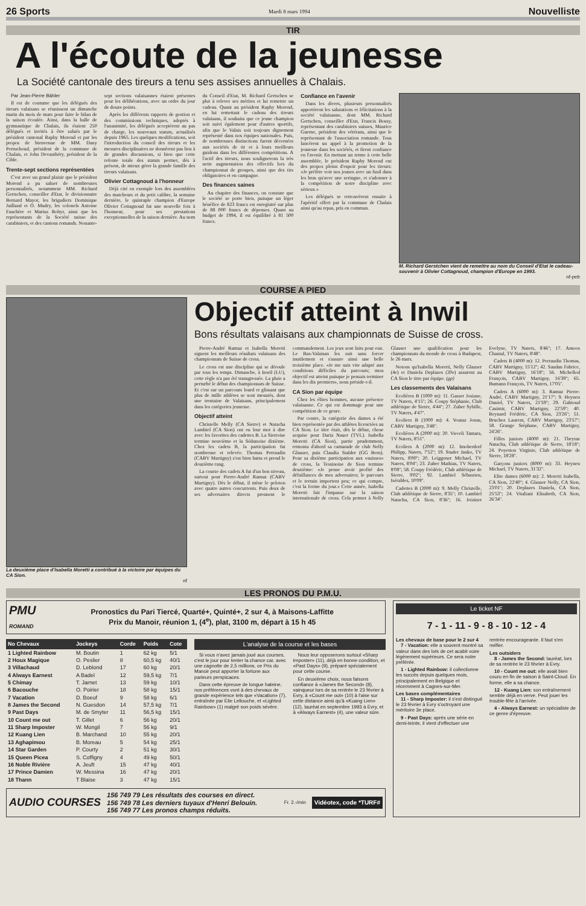26 Sports Mardi 8 mars 1994 Nouvelliste
TIR
A l'écoute de la jeunesse
La Société cantonale des tireurs a tenu ses assises annuelles à Chalais.
Par Jean-Pierre Bähler
Il est de coutume que les délégués des tireurs valaisans se réunissent un dimanche matin du mois de mars pour faire le bilan de la saison écoulée. Ainsi, dans la halle de gymnastique de Chalais, ils étaient 250 délégués et invités à être salués par le président cantonal Raphy Morend et par les propos de bienvenue de MM. Dany Perruchoud, président de la commune de Chalais, et John Devanthéry, président de la Cible.
Trente-sept sections représentées
C'est avec un grand plaisir que le président Morend a pu saluer de nombreuses personnalités, notamment MM. Richard Gertschen, conseiller d'Etat, le divisionnaire Bernard Mayor, les brigadiers Dominique Juilland et O. Mudry, les colonels Antoine Fauchère et Marius Robyr, ainsi que les représentants de la Société suisse des carabiniers, et des cantons romands. Nonante-sept sections valaisannes étaient présentes pour les délibérations, avec un ordre du jour de douze points.
Après les différents rapports de gestion et des commissions techniques, adoptés à l'unanimité, les délégués acceptèrent au pas de charge, les nouveaux statuts, actualisés depuis 1965. Les quelques modifications, soit l'introduction du conseil des tireurs et les mesures disciplinaires ne donnèrent pas lieu à de grandes discussions, si bien que cette refonte totale des statuts permet, dès à présent, de mieux gérer la grande famille des tireurs valaisans.
Olivier Cottagnoud à l'honneur
Déjà cité en exemple lors des assemblées des matcheurs et du petit calibre, la semaine dernière, le quintuple champion d'Europe Olivier Cottagnoud fut une nouvelle fois à l'honneur, pour ses prestations exceptionnelles de la saison dernière. Au nom du Conseil d'Etat, M. Richard Gertschen se plut à relever ses mérites et lui remettre un cadeau. Quant au président Raphy Morend, en lui remettant le cadeau des tireurs valaisans, il souhaita que ce jeune champion soit suivi également pour d'autres sportifs, afin que le Valais soit toujours dignement représenté dans nos équipes nationales. Puis, de nombreuses distinctions furent décernées aux sociétés de tir et à leurs meilleurs guidons dans les différentes compétitions. A l'actif des tireurs, nous soulignerons la très nette augmentation des effectifs lors du championnat de groupes, ainsi que des tirs obligatoires et en campagne.
Des finances saines
Au chapitre des finances, on constate que le société se porte bien, puisque un léger bénéfice de 823 francs est enregistré sur plus de 88 000 francs de dépenses. Quant au budget de 1994, il est équilibré à 81 500 francs.
Confiance en l'avenir
Dans les divers, plusieurs personnalités apportèrent les salutations et félicitations à la société valaisanne, dont MM. Richard Gertschen, conseiller d'Etat, Francis Bossy, représentant des carabiniers suisses, Maurice Guerne, président des vétérans, ainsi que le représentant de l'association romande. Tous lancèrent un appel à la promotion de la jeunesse dans les sociétés, et firent confiance en l'avenir. En mettant un terme à cette belle assemblée, le président Raphy Morend eut des propos pleins d'espoir pour les tireurs: «Je préfère voir nos jeunes avec un fusil dans les bras qu'avec une seringue, et s'adonner à la compétition de notre discipline avec sérieux.»
Les délégués se retrouvèrent ensuite à l'apéritif offert par la commune de Chalais ainsi qu'au repas, pris en commun.
M. Richard Gerstchen vient de remettre au nom du Conseil d'Etat le cadeau-souvenir à Olivier Cottagnoud, champion d'Europe en 1993.
nf-peb
COURSE A PIED
La deuxième place d'Isabella Moretti a contribué à la victoire par équipes du CA Sion.
nf
Objectif atteint à Inwil
Bons résultats valaisans aux championnats de Suisse de cross.
Pierre-André Ramuz et Isabella Moretti signent les meilleurs résultats valaisans des championnats de Suisse de cross.
Le cross est une discipline qui se déroule par tous les temps. Dimanche, à Inwil (LU), cette règle n'a pas été transgressée. La pluie a perturbé le début des championnats de Suisse. Et c'est sur un parcours lourd et glissant que plus de mille athlètes se sont mesurés, dont une trentaine de Valaisans, principalement dans les catégories jeunesse.
Objectif atteint
Christelle Melly (CA Sierre) et Natacha Lambiel (CA Sion) ont eu leur mot à dire avec les favorites des cadettes B. La Sierroise termine neuvième et la Sédunoise dixième. Chez les cadets B, la participation fut nombreuse et relevée. Thomas Perraudin (CABV Martigny) s'est bien battu et prend le douzième rang.
La course des cadets A fut d'un bon niveau, surtout pour Pierre-André Ramuz (CABV Martigny). Dès le début, il mène le peloton avec quatre autres concurrents. Puis deux de ses adversaires directs prennent le commandement. Les jeux sont faits pour eux. Le Bas-Valaisan les suit sans forcer inutilement et s'assure ainsi une belle troisième place. «Je me suis vite adapté aux conditions difficiles du parcours; mon objectif est atteint puisque je pensais terminer dans les dix premiers», nous préside-t-il.
CA Sion par équipe
Chez les élites hommes, aucune présence valaisanne. Ce qui est dommage pour une compétition de ce genre.
Par contre, la catégorie des dames a été bien représentée par des athlètes licenciées au CA Sion. Le titre était, dès le début, chose acquise pour Daria Nauer (TVL). Isabella Moretti (CA Sion), partie prudemment, remonta d'abord sa camarade de club Nelly Glauser, puis Claudia Stalder (GG Bern). Pour sa dixième participation aux «suisses» de cross, la Tessinoise de Sion termine deuxième: «Je pense avoir profité des défaillances de mes adversaires; le parcours et le terrain importent peu; ce qui compte, c'est la forme du jour.» Cette année, Isabella Moretti fait l'impasse sur la saison internationale de cross. Cela permet à Nelly Glauser une qualification pour les championnats du monde de cross à Budapest, le 26 mars.
Notons qu'Isabella Moretti, Nelly Glauser (4e) et Daniela Deplazes (20e) assurent au CA Sion le titre par équipe. (gp)
Les classements des Valaisans
Ecolières B (1000 m): 11. Gasser Josiane, TV Naters, 4'15''; 26. Coupy Stéphanie, Club athlétique de Sierre, 4'44''; 27. Zuber Sybille, TV Naters, 4'47''.
Ecoliers B (1000 m): 4. Voutaz Jonas, CABV Martigny, 3'48''.
Ecolières A (2000 m): 20. Vieceli Tamara, TV Naters, 8'51''.
Ecoliers A (2000 m): 12. Imoberdorf Philipp, Naters, 7'52''; 19. Studer Janko, TV Naters, 8'00''; 20. Leiggener Michael, TV Naters, 8'04''; 23. Zuber Mathias, TV Naters, 8'08''; 58. Coupy Frédéric, Club athlétique de Sierre, 9'02''; 92. Lambiel Sébastien, Isérables, 10'09''.
Cadettes B (2000 m): 9. Melly Christelle, Club athlétique de Sierre, 8'35''; 10. Lambiel Natacha, CA Sion, 8'36''; 16. Jeiziner Evelyne, TV Naters, 8'46''; 17. Amoos Chantal, TV Naters, 8'48''.
Cadets B (4000 m): 12. Perraudin Thomas, CABV Martigny, 15'12''; 42. Saudan Fabrice, CABV Martigny, 16'18''; 56. Michellod François, CABV Martigny, 16'39''; 65. Bumann François, TV Naters, 17'05''.
Cadets A (6000 m): 3. Ramuz Pierre-André, CABV Martigny, 21'17''; 9. Heynen Daniel, TV Naters, 21'59''; 29. Gabioud Casimir, CABV Martigny, 22'59''; 40. Reynard Frédéric, CA Sion, 23'26''; 51. Bruchez Laurent, CABV Martigny, 23'57''; 58. Grange Stéphane, CABV Martigny, 24'26''.
Filles juniors (4000 m): 21. Theytaz Natacha, Club athlétique de Sierre, 18'18''; 24. Poyetton Virginie, Club athlétique de Sierre, 18'28''.
Garçons juniors (8000 m): 33. Heynen Michael, TV Naters, 31'32''.
Elite dames (6000 m): 2. Moretti Isabella, CA Sion, 22'40''; 4. Glauser Nelly, CA Sion, 23'01''; 20. Deplazes Daniela, CA Sion, 25'53''; 24. Vitaliani Elisabeth, CA Sion, 26'34''.
LES PRONOS DU P.M.U.
PMU
ROMAND Pronostics du Pari Tiercé, Quarté+, Quinté+, 2 sur 4, à Maisons-Laffitte
Prix du Manoir, réunion 1, (4<sup>e</sup>), plat, 3100 m, départ à 15 h 45
| No Chevaux | Jockeys | Corde | Poids | Cote |
| --- | --- | --- | --- | --- |
| 1 Lighted Rainbow | M. Boutin | 1 | 62 kg | 5/1 |
| 2 Houx Magique | O. Peslier | 8 | 60,5 kg | 40/1 |
| 3 Villachaud | D. Leblond | 17 | 60 kg | 20/1 |
| 4 Always Earnest | A Badel | 12 | 59,5 kg | 7/1 |
| 5 Chimay | T. Jarnet | 13 | 59 kg | 10/1 |
| 6 Bacouche | O. Poirier | 18 | 58 kg | 15/1 |
| 7 Vacation | D. Boeuf | 9 | 58 kg | 6/1 |
| 8 James the Second | N. Guesdon | 14 | 57,5 kg | 7/1 |
| 9 Past Days | M. de Smyter | 11 | 56,5 kg | 15/1 |
| 10 Count me out | T. Gillet | 6 | 56 kg | 20/1 |
| 11 Sharp Imposter | W. Mongil | 7 | 56 kg | 9/1 |
| 12 Kuang Lien | B. Marchand | 10 | 55 kg | 20/1 |
| 13 Aghapimou | B. Moreau | 5 | 54 kg | 25/1 |
| 14 Star Garden | P. Courty | 2 | 51 kg | 30/1 |
| 15 Queen Picea | S. Coffigny | 4 | 49 kg | 50/1 |
| 16 Noble Rivière | A. Jeuft | 15 | 47 kg | 40/1 |
| 17 Prince Damien | W. Messina | 16 | 47 kg | 20/1 |
| 18 Thann | T Blaise | 3 | 47 kg | 15/1 |
L'analyse de la course et les bases
Si vous n'avez jamais joué aux courses, c'est le jour pour tenter la chance car, avec une cagnotte de 2,5 millions, ce Prix du Manoir peut apporter la fortune aux parieurs perspicaces.
Dans cette épreuve de longue haleine, nos préférences vont à des chevaux de grande expérience tels que «Vacation» (7), entraînée par Elie Lellouche, et «Lighted Rainbow» (1) malgré son poids sévère.
Nous leur opposerons surtout «Sharp Imposter» (11), déjà en bonne condition, et «Past Days» (9), préparé spécialement pour cette course.
En deuxième choix, nous faisons confiance à «James the Second» (8), vainqueur lors de sa rentrée le 23 février à Evry, à «Count me out» (10) à l'aise sur cette distance ainsi qu'à «Kuang Lien» (12), lauréat en septembre 1993 à Evry, et à «Always Earnest» (4), une valeur sûre.
AUDIO COURSES 156 749 79 Les résultats des courses en direct.
156 749 78 Les derniers tuyaux d'Henri Belouin.
156 749 77 Les pronos champs réduits. Fr. 2.-/min Vidéotex, code *TURF#
Le ticket NF
7 - 1 - 11 - 9 - 8 - 10 - 12 - 4
Les chevaux de base pour le 2 sur 4
7 - Vacation: elle a souvent montré sa valeur dans des lots de cet acabit voire légèrement supérieurs. Ce sera notre préférée.
1 - Lighted Rainbow: il collectionne les succès depuis quelques mois, principalement en Belgique et récemment à Cagnes-sur-Mer.
Les bases complémentaires
11 - Sharp Imposter: il s'est distingué le 23 février à Evry s'octroyant une méritoire 3e place.
9 - Past Days: après une série en demi-teinte, il vient d'effectuer une rentrée encourageante. Il faut s'en méfier.
Les outsiders
8 - James the Second: lauréat, lors de sa rentrée le 23 février à Evry.
10 - Count me out: elle avait bien couru en fin de saison à Saint-Cloud. En forme, elle a sa chance.
12 - Kuang Lien: son entraînement semble déjà en verve. Peut jouer les trouble-fête à l'arrivée.
4 - Always Earnest: un spécialiste de ce genre d'épreuve.